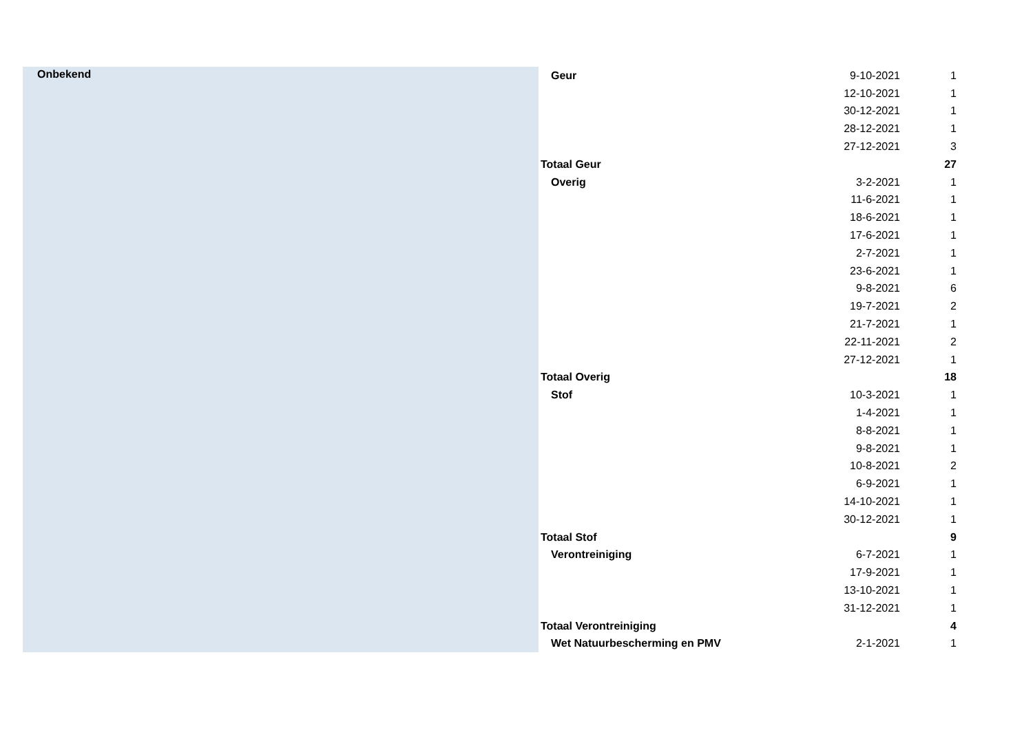| Onbekend | Geur | 9-10-2021 | 1 |
| | | 12-10-2021 | 1 |
| | | 30-12-2021 | 1 |
| | | 28-12-2021 | 1 |
| | | 27-12-2021 | 3 |
| | Totaal Geur | | 27 |
| | Overig | 3-2-2021 | 1 |
| | | 11-6-2021 | 1 |
| | | 18-6-2021 | 1 |
| | | 17-6-2021 | 1 |
| | | 2-7-2021 | 1 |
| | | 23-6-2021 | 1 |
| | | 9-8-2021 | 6 |
| | | 19-7-2021 | 2 |
| | | 21-7-2021 | 1 |
| | | 22-11-2021 | 2 |
| | | 27-12-2021 | 1 |
| | Totaal Overig | | 18 |
| | Stof | 10-3-2021 | 1 |
| | | 1-4-2021 | 1 |
| | | 8-8-2021 | 1 |
| | | 9-8-2021 | 1 |
| | | 10-8-2021 | 2 |
| | | 6-9-2021 | 1 |
| | | 14-10-2021 | 1 |
| | | 30-12-2021 | 1 |
| | Totaal Stof | | 9 |
| | Verontreiniging | 6-7-2021 | 1 |
| | | 17-9-2021 | 1 |
| | | 13-10-2021 | 1 |
| | | 31-12-2021 | 1 |
| | Totaal Verontreiniging | | 4 |
| | Wet Natuurbescherming en PMV | 2-1-2021 | 1 |